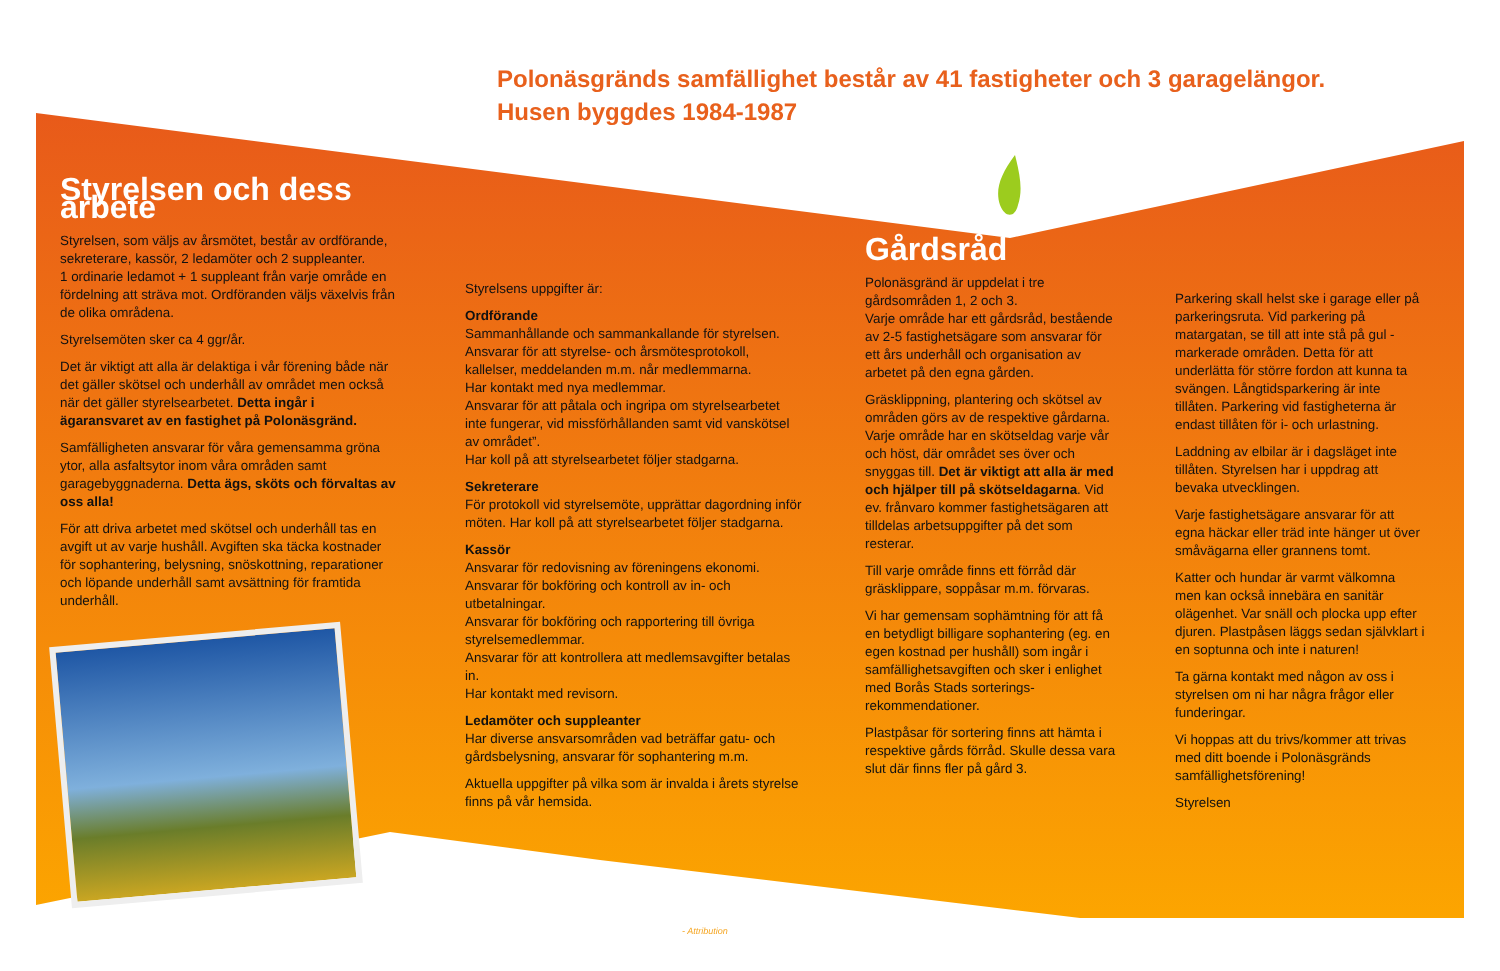Polonäsgränds samfällighet består av 41 fastigheter och 3 garagelängor.
Husen byggdes 1984-1987
Styrelsen och dess arbete
Styrelsen, som väljs av årsmötet, består av ordförande, sekreterare, kassör, 2 ledamöter och 2 suppleanter.
1 ordinarie ledamot + 1 suppleant från varje område en fördelning att sträva mot. Ordföranden väljs växelvis från de olika områdena.
Styrelsemöten sker ca 4 ggr/år.
Det är viktigt att alla är delaktiga i vår förening både när det gäller skötsel och underhåll av området men också när det gäller styrelsearbetet. Detta ingår i ägaransvaret av en fastighet på Polonäsgränd.
Samfälligheten ansvarar för våra gemensamma gröna ytor, alla asfaltsytor inom våra områden samt garagebyggnaderna. Detta ägs, sköts och förvaltas av oss alla!
För att driva arbetet med skötsel och underhåll tas en avgift ut av varje hushåll. Avgiften ska täcka kostnader för sophantering, belysning, snöskottning, reparationer och löpande underhåll samt avsättning för framtida underhåll.
Styrelsens uppgifter är:
Ordförande
Sammanhållande och sammankallande för styrelsen.
Ansvarar för att styrelse- och årsmötesprotokoll, kallelser, meddelanden m.m. når medlemmarna.
Har kontakt med nya medlemmar.
Ansvarar för att påtala och ingripa om styrelsearbetet inte fungerar, vid missförhållanden samt vid vanskötsel av området”.
Har koll på att styrelsearbetet följer stadgarna.
Sekreterare
För protokoll vid styrelsemöte, upprättar dagordning inför möten. Har koll på att styrelsearbetet följer stadgarna.
Kassör
Ansvarar för redovisning av föreningens ekonomi.
Ansvarar för bokföring och kontroll av in- och utbetalningar.
Ansvarar för bokföring och rapportering till övriga styrelsemedlemmar.
Ansvarar för att kontrollera att medlemsavgifter betalas in.
Har kontakt med revisorn.
Ledamöter och suppleanter
Har diverse ansvarsområden vad beträffar gatu- och gårdsbelysning, ansvarar för sophantering m.m.
Aktuella uppgifter på vilka som är invalda i årets styrelse finns på vår hemsida.
Gårdsråd
Polonäsgränd är uppdelat i tre gårdsområden 1, 2 och 3.
Varje område har ett gårdsråd, bestående av 2-5 fastighetsägare som ansvarar för ett års underhåll och organisation av arbetet på den egna gården.
Gräsklippning, plantering och skötsel av områden görs av de respektive gårdarna. Varje område har en skötseldag varje vår och höst, där området ses över och snyggas till. Det är viktigt att alla är med och hjälper till på skötseldagarna. Vid ev. frånvaro kommer fastighetsägaren att tilldelas arbetsuppgifter på det som resterar.
Till varje område finns ett förråd där gräsklippare, soppåsar m.m. förvaras.
Vi har gemensam sophämtning för att få en betydligt billigare sophantering (eg. en egen kostnad per hushåll) som ingår i samfällighetsavgiften och sker i enlighet med Borås Stads sorterings-rekommendationer.
Plastpåsar för sortering finns att hämta i respektive gårds förråd. Skulle dessa vara slut där finns fler på gård 3.
Parkering skall helst ske i garage eller på parkeringsruta. Vid parkering på matargatan, se till att inte stå på gul - markerade områden. Detta för att underlätta för större fordon att kunna ta svängen. Långtidsparkering är inte tillåten. Parkering vid fastigheterna är endast tillåten för i- och urlastning.
Laddning av elbilar är i dagsläget inte tillåten. Styrelsen har i uppdrag att bevaka utvecklingen.
Varje fastighetsägare ansvarar för att egna häckar eller träd inte hänger ut över småvägarna eller grannens tomt.
Katter och hundar är varmt välkomna men kan också innebära en sanitär olägenhet. Var snäll och plocka upp efter djuren. Plastpåsen läggs sedan självklart i en soptunna och inte i naturen!
Ta gärna kontakt med någon av oss i styrelsen om ni har några frågor eller funderingar.
Vi hoppas att du trivs/kommer att trivas med ditt boende i Polonäsgränds samfällighetsförening!
Styrelsen
- Attribution